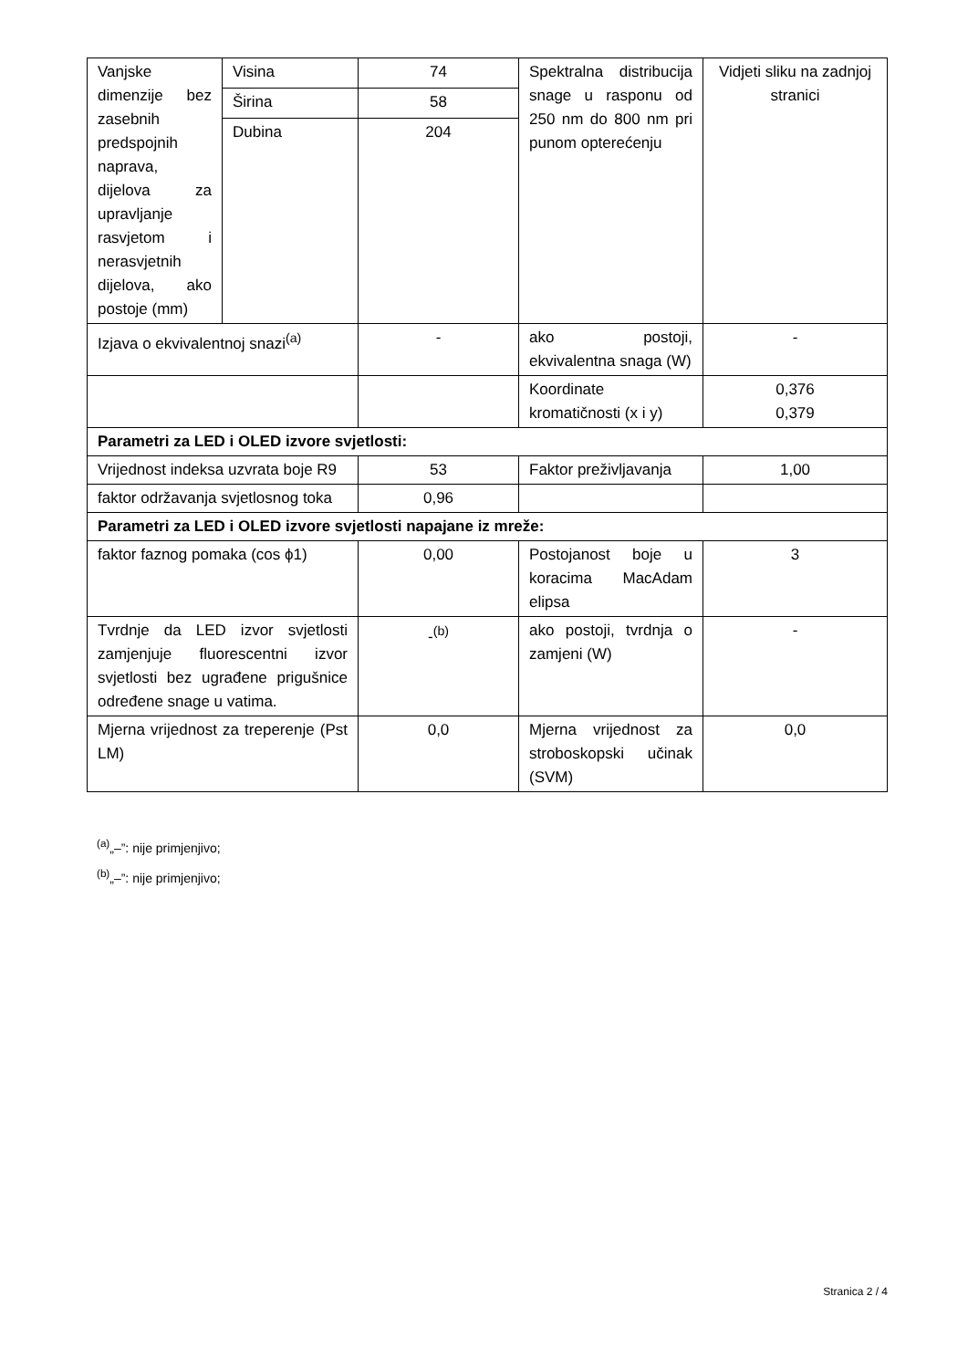| Vanjske dimenzije bez zasebnih predspojnih naprava, dijelova za upravljanje rasvjetom i nerasvjetnih dijelova, ako postoje (mm) | Visina | 74 | Spektralna distribucija snage u rasponu od 250 nm do 800 nm pri punom opterećenju | Vidjeti sliku na zadnjoj stranici |
| | Širina | 58 | | |
| | Dubina | 204 | | |
| Izjava o ekvivalentnoj snazi<sup>(a)</sup> | | - | ako postoji, ekvivalentna snaga (W) | - |
| | | | Koordinate kromatičnosti (x i y) | 0,376 0,379 |
| Parametri za LED i OLED izvore svjetlosti: | | | | |
| Vrijednost indeksa uzvrata boje R9 | | 53 | Faktor preživljavanja | 1,00 |
| faktor održavanja svjetlosnog toka | | 0,96 | | |
| Parametri za LED i OLED izvore svjetlosti napajane iz mreže: | | | | |
| faktor faznog pomaka (cos ϕ1) | | 0,00 | Postojanost boje u koracima MacAdam elipsa | 3 |
| Tvrdnje da LED izvor svjetlosti zamjenjuje fluorescentni izvor svjetlosti bez ugrađene prigušnice određene snage u vatima. | | -<sup>(b)</sup> | ako postoji, tvrdnja o zamjeni (W) | - |
| Mjerna vrijednost za treperenje (Pst LM) | | 0,0 | Mjerna vrijednost za stroboskopski učinak (SVM) | 0,0 |
<sup>(a)</sup>„–”: nije primjenjivo;
<sup>(b)</sup>„–”: nije primjenjivo;
Stranica 2 / 4